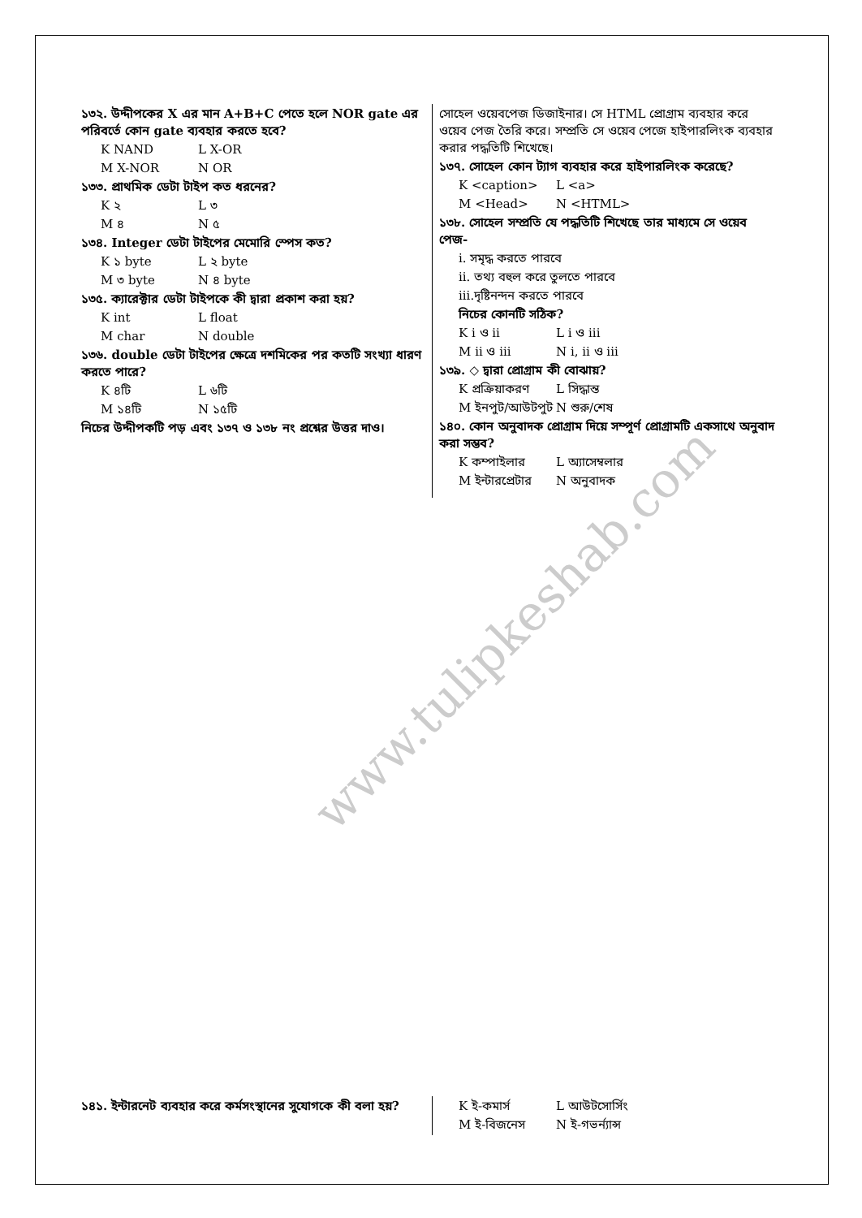www.tulipkeshab.com
১৩২. উদ্দীপকের X এর মান A+B+C পেতে হলে NOR gate এর পরিবর্তে কোন gate ব্যবহার করতে হবে?
K NAND L X-OR
M X-NOR N OR
১৩৩. প্রাথমিক ডেটা টাইপ কত ধরনের?
K ২ L ৩
M ৪ N ৫
১৩৪. Integer ডেটা টাইপের মেমোরি স্পেস কত?
K ১ byte L ২ byte
M ৩ byte N ৪ byte
১৩৫. ক্যারেক্টার ডেটা টাইপকে কী দ্বারা প্রকাশ করা হয়?
K int L float
M char N double
১৩৬. double ডেটা টাইপের ক্ষেত্রে দশমিকের পর কতটি সংখ্যা ধারণ করতে পারে?
K ৪টি L ৬টি
M ১৪টি N ১৫টি
নিচের উদ্দীপকটি পড় এবং ১৩৭ ও ১৩৮ নং প্রশ্নের উত্তর দাও।
সোহেল ওয়েবপেজ ডিজাইনার। সে HTML প্রোগ্রাম ব্যবহার করে ওয়েব পেজ তৈরি করে। সম্প্রতি সে ওয়েব পেজে হাইপারলিংক ব্যবহার করার পদ্ধতিটি শিখেছে।
১৩৭. সোহেল কোন ট্যাগ ব্যবহার করে হাইপারলিংক করেছে?
K <caption> L <a>
M <Head> N <HTML>
১৩৮. সোহেল সম্প্রতি যে পদ্ধতিটি শিখেছে তার মাধ্যমে সে ওয়েব পেজ-
i. সমৃদ্ধ করতে পারবে
ii. তথ্য বহুল করে তুলতে পারবে
iii.দৃষ্টিনন্দন করতে পারবে
নিচের কোনটি সঠিক?
K i ও ii L i ও iii
M ii ও iii N i, ii ও iii
১৩৯. ◇ দ্বারা প্রোগ্রাম কী বোঝায়?
K প্রক্রিয়াকরণ L সিদ্ধান্ত
M ইনপুট/আউটপুট N শুরু/শেষ
১৪০. কোন অনুবাদক প্রোগ্রাম দিয়ে সম্পূর্ণ প্রোগ্রামটি একসাথে অনুবাদ করা সম্ভব?
K কম্পাইলার L অ্যাসেম্বলার
M ইন্টারপ্রেটার N অনুবাদক
১৪১. ইন্টারনেট ব্যবহার করে কর্মসংস্থানের সুযোগকে কী বলা হয়?
K ই-কমার্স L আউটসোর্সিং
M ই-বিজনেস N ই-গভর্ন্যান্স